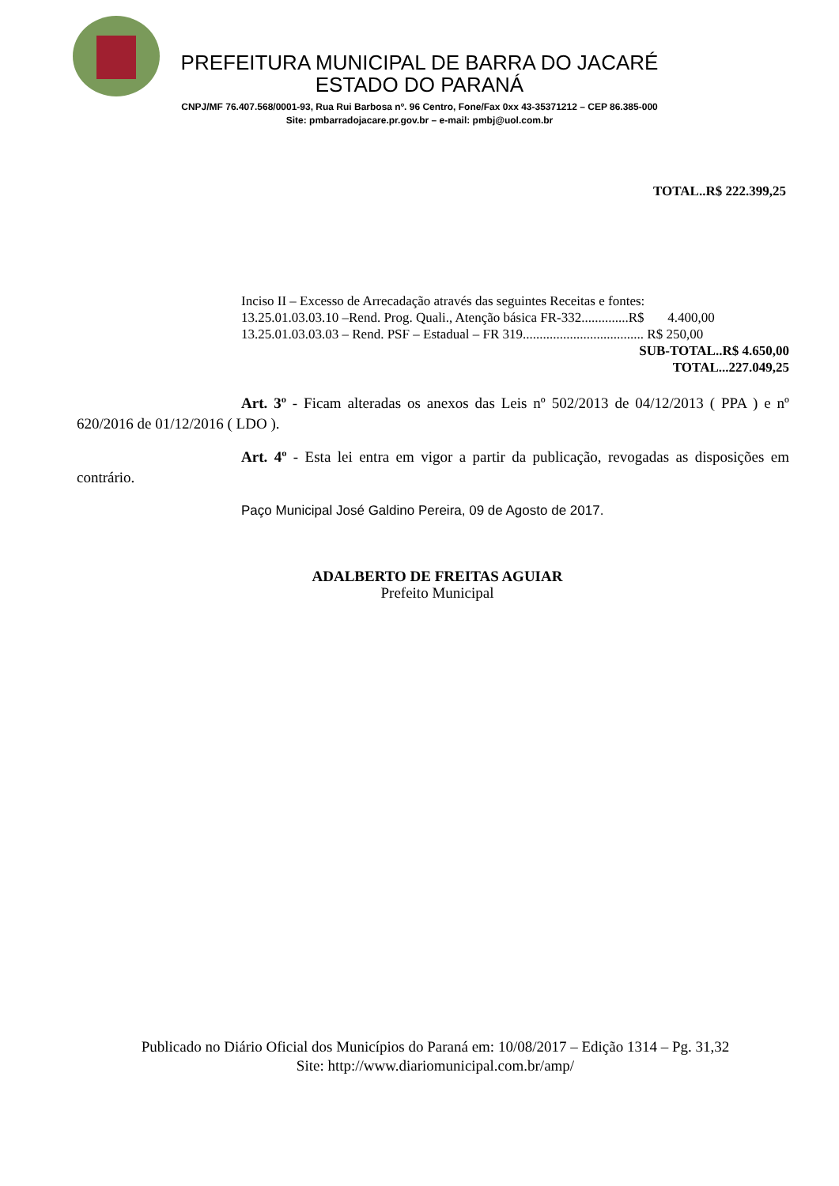PREFEITURA MUNICIPAL DE BARRA DO JACARÉ
ESTADO DO PARANÁ
CNPJ/MF 76.407.568/0001-93, Rua Rui Barbosa nº. 96 Centro, Fone/Fax 0xx 43-35371212 – CEP 86.385-000
Site: pmbarradojacare.pr.gov.br – e-mail: pmbj@uol.com.br
TOTAL..R$ 222.399,25
Inciso II – Excesso de Arrecadação através das seguintes Receitas e fontes:
13.25.01.03.03.10 –Rend. Prog. Quali., Atenção básica FR-332..............R$ 4.400,00
13.25.01.03.03.03 – Rend. PSF – Estadual – FR 319.................................... R$ 250,00
SUB-TOTAL..R$ 4.650,00
TOTAL...227.049,25
Art. 3º - Ficam alteradas os anexos das Leis nº 502/2013 de 04/12/2013 ( PPA ) e nº 620/2016 de 01/12/2016 ( LDO ).
Art. 4º - Esta lei entra em vigor a partir da publicação, revogadas as disposições em contrário.
Paço Municipal José Galdino Pereira, 09 de Agosto de 2017.
ADALBERTO DE FREITAS AGUIAR
Prefeito Municipal
Publicado no Diário Oficial dos Municípios do Paraná em: 10/08/2017 – Edição 1314 – Pg. 31,32
Site: http://www.diariomunicipal.com.br/amp/